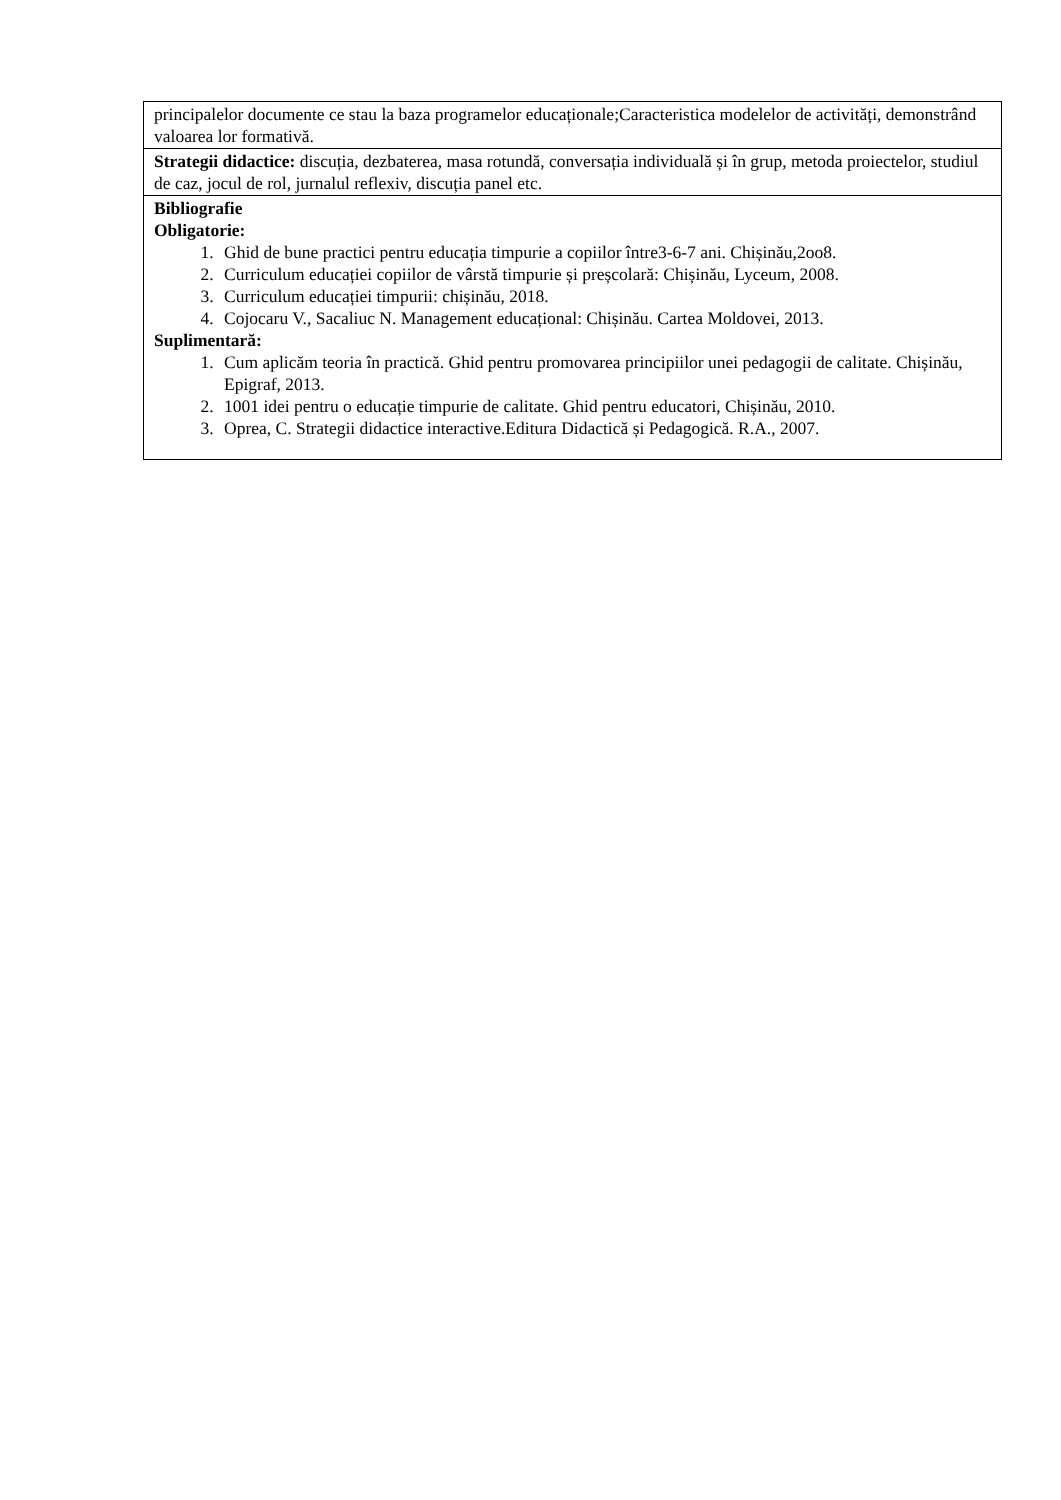| principalelor documente ce stau la baza programelor educaționale;Caracteristica modelelor de activități, demonstrând valoarea lor formativă. |
| Strategii didactice: discuția, dezbaterea, masa rotundă, conversația individuală și în grup, metoda proiectelor, studiul de caz, jocul de rol, jurnalul reflexiv, discuția panel etc. |
| Bibliografie Obligatorie: 1. Ghid de bune practici pentru educația timpurie a copiilor între3-6-7 ani. Chișinău,2oo8. 2. Curriculum educației copiilor de vârstă timpurie și preșcolară: Chișinău, Lyceum, 2008. 3. Curriculum educației timpurii: chișinău, 2018. 4. Cojocaru V., Sacaliuc N. Management educațional: Chișinău. Cartea Moldovei, 2013. Suplimentară: 1. Cum aplicăm teoria în practică. Ghid pentru promovarea principiilor unei pedagogii de calitate. Chișinău, Epigraf, 2013. 2. 1001 idei pentru o educație timpurie de calitate. Ghid pentru educatori, Chișinău, 2010. 3. Oprea, C. Strategii didactice interactive.Editura Didactică și Pedagogică. R.A., 2007. |